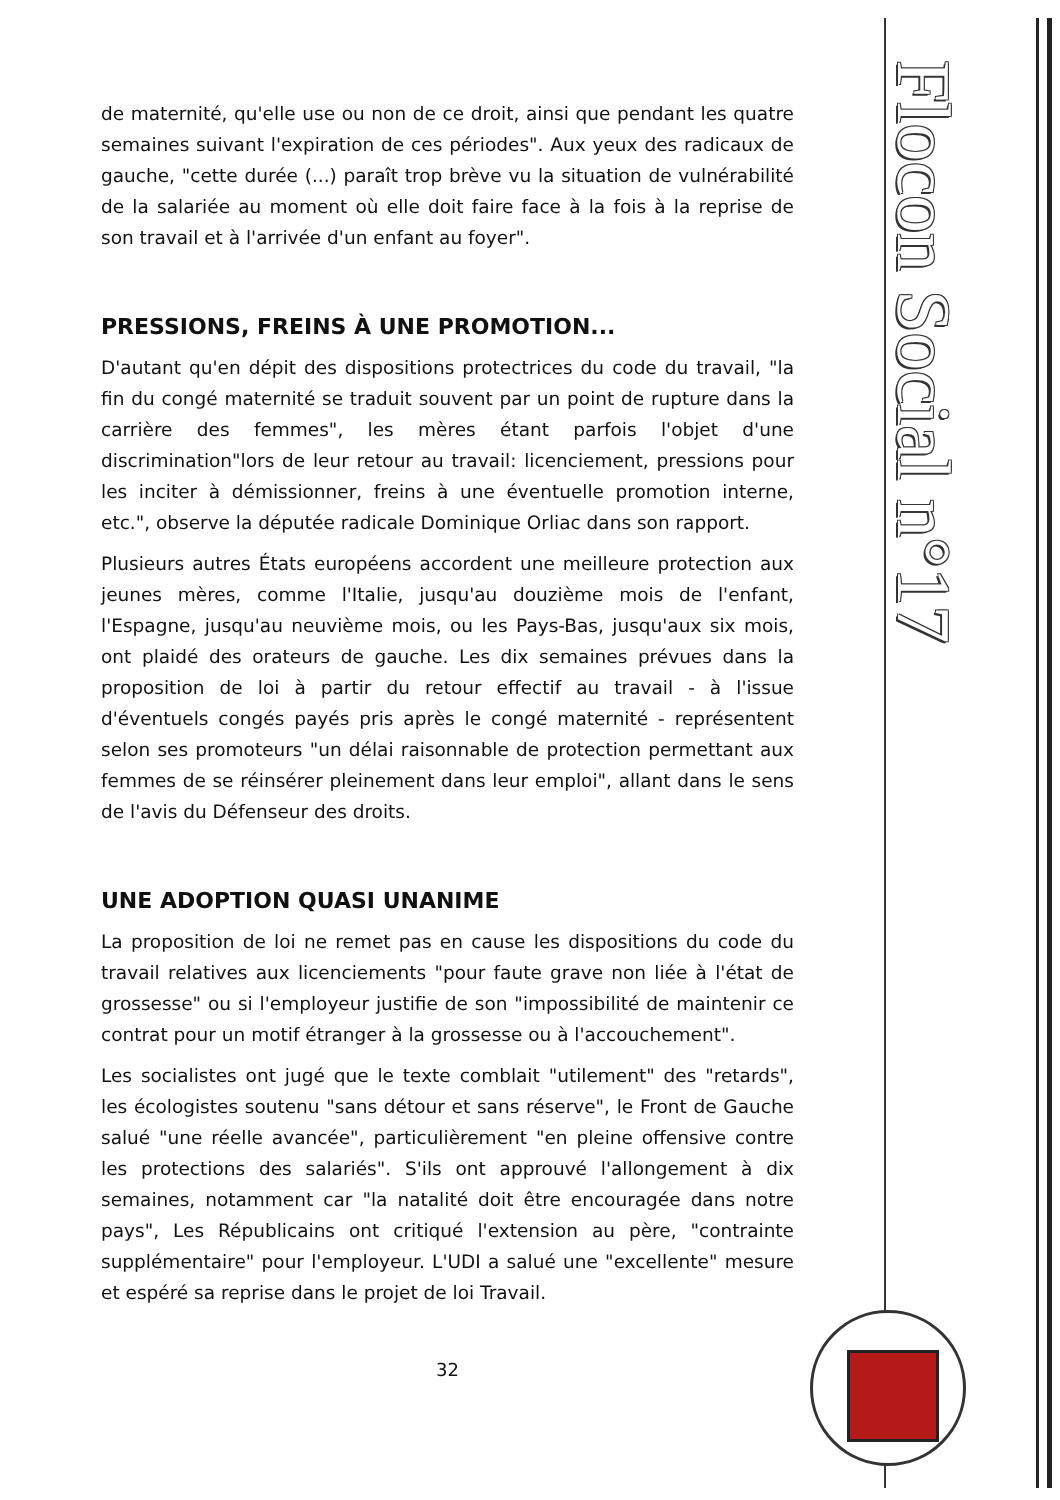de maternité, qu'elle use ou non de ce droit, ainsi que pendant les quatre semaines suivant l'expiration de ces périodes". Aux yeux des radicaux de gauche, "cette durée (...) paraît trop brève vu la situation de vulnérabilité de la salariée au moment où elle doit faire face à la fois à la reprise de son travail et à l'arrivée d'un enfant au foyer".
PRESSIONS, FREINS À UNE PROMOTION...
D'autant qu'en dépit des dispositions protectrices du code du travail, "la fin du congé maternité se traduit souvent par un point de rupture dans la carrière des femmes", les mères étant parfois l'objet d'une discrimination"lors de leur retour au travail: licenciement, pressions pour les inciter à démissionner, freins à une éventuelle promotion interne, etc.", observe la députée radicale Dominique Orliac dans son rapport.
Plusieurs autres États européens accordent une meilleure protection aux jeunes mères, comme l'Italie, jusqu'au douzième mois de l'enfant, l'Espagne, jusqu'au neuvième mois, ou les Pays-Bas, jusqu'aux six mois, ont plaidé des orateurs de gauche. Les dix semaines prévues dans la proposition de loi à partir du retour effectif au travail - à l'issue d'éventuels congés payés pris après le congé maternité - représentent selon ses promoteurs "un délai raisonnable de protection permettant aux femmes de se réinsérer pleinement dans leur emploi", allant dans le sens de l'avis du Défenseur des droits.
UNE ADOPTION QUASI UNANIME
La proposition de loi ne remet pas en cause les dispositions du code du travail relatives aux licenciements "pour faute grave non liée à l'état de grossesse" ou si l'employeur justifie de son "impossibilité de maintenir ce contrat pour un motif étranger à la grossesse ou à l'accouchement".
Les socialistes ont jugé que le texte comblait "utilement" des "retards", les écologistes soutenu "sans détour et sans réserve", le Front de Gauche salué "une réelle avancée", particulièrement "en pleine offensive contre les protections des salariés". S'ils ont approuvé l'allongement à dix semaines, notamment car "la natalité doit être encouragée dans notre pays", Les Républicains ont critiqué l'extension au père, "contrainte supplémentaire" pour l'employeur. L'UDI a salué une "excellente" mesure et espéré sa reprise dans le projet de loi Travail.
32
Flocon Social n°17